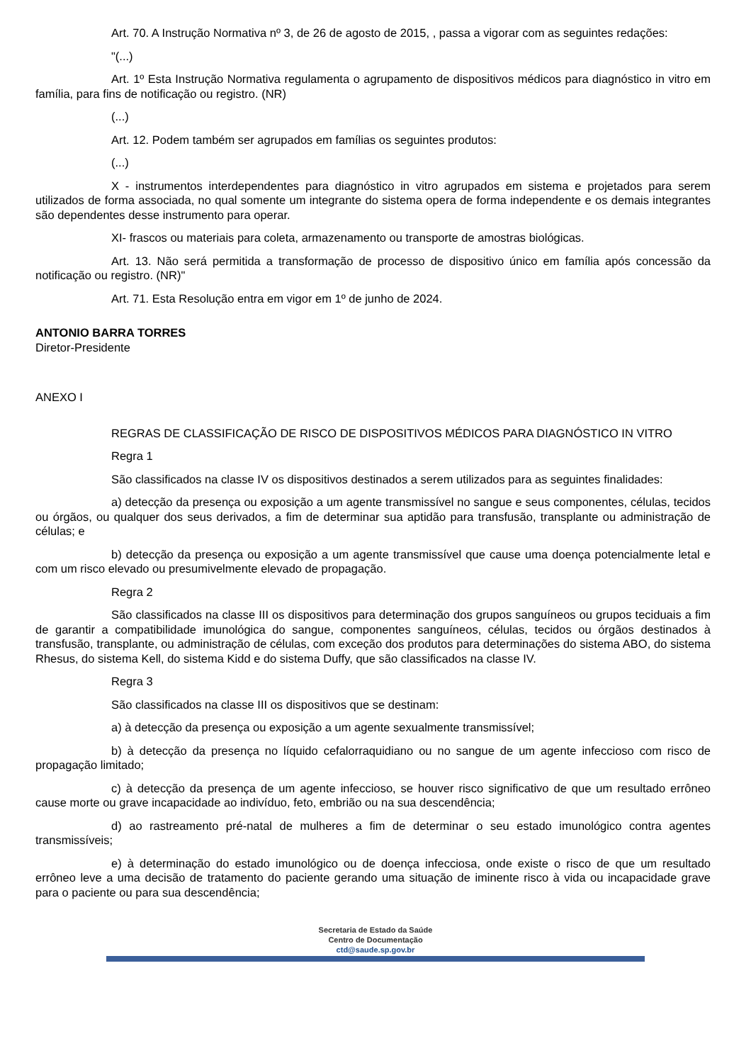Art. 70. A Instrução Normativa nº 3, de 26 de agosto de 2015, , passa a vigorar com as seguintes redações:
"(...)
Art. 1º Esta Instrução Normativa regulamenta o agrupamento de dispositivos médicos para diagnóstico in vitro em família, para fins de notificação ou registro. (NR)
(...)
Art. 12. Podem também ser agrupados em famílias os seguintes produtos:
(...)
X - instrumentos interdependentes para diagnóstico in vitro agrupados em sistema e projetados para serem utilizados de forma associada, no qual somente um integrante do sistema opera de forma independente e os demais integrantes são dependentes desse instrumento para operar.
XI- frascos ou materiais para coleta, armazenamento ou transporte de amostras biológicas.
Art. 13. Não será permitida a transformação de processo de dispositivo único em família após concessão da notificação ou registro. (NR)"
Art. 71. Esta Resolução entra em vigor em 1º de junho de 2024.
ANTONIO BARRA TORRES
Diretor-Presidente
ANEXO I
REGRAS DE CLASSIFICAÇÃO DE RISCO DE DISPOSITIVOS MÉDICOS PARA DIAGNÓSTICO IN VITRO
Regra 1
São classificados na classe IV os dispositivos destinados a serem utilizados para as seguintes finalidades:
a) detecção da presença ou exposição a um agente transmissível no sangue e seus componentes, células, tecidos ou órgãos, ou qualquer dos seus derivados, a fim de determinar sua aptidão para transfusão, transplante ou administração de células; e
b) detecção da presença ou exposição a um agente transmissível que cause uma doença potencialmente letal e com um risco elevado ou presumivelmente elevado de propagação.
Regra 2
São classificados na classe III os dispositivos para determinação dos grupos sanguíneos ou grupos teciduais a fim de garantir a compatibilidade imunológica do sangue, componentes sanguíneos, células, tecidos ou órgãos destinados à transfusão, transplante, ou administração de células, com exceção dos produtos para determinações do sistema ABO, do sistema Rhesus, do sistema Kell, do sistema Kidd e do sistema Duffy, que são classificados na classe IV.
Regra 3
São classificados na classe III os dispositivos que se destinam:
a) à detecção da presença ou exposição a um agente sexualmente transmissível;
b) à detecção da presença no líquido cefalorraquidiano ou no sangue de um agente infeccioso com risco de propagação limitado;
c) à detecção da presença de um agente infeccioso, se houver risco significativo de que um resultado errôneo cause morte ou grave incapacidade ao indivíduo, feto, embrião ou na sua descendência;
d) ao rastreamento pré-natal de mulheres a fim de determinar o seu estado imunológico contra agentes transmissíveis;
e) à determinação do estado imunológico ou de doença infecciosa, onde existe o risco de que um resultado errôneo leve a uma decisão de tratamento do paciente gerando uma situação de iminente risco à vida ou incapacidade grave para o paciente ou para sua descendência;
Secretaria de Estado da Saúde
Centro de Documentação
ctd@saude.sp.gov.br